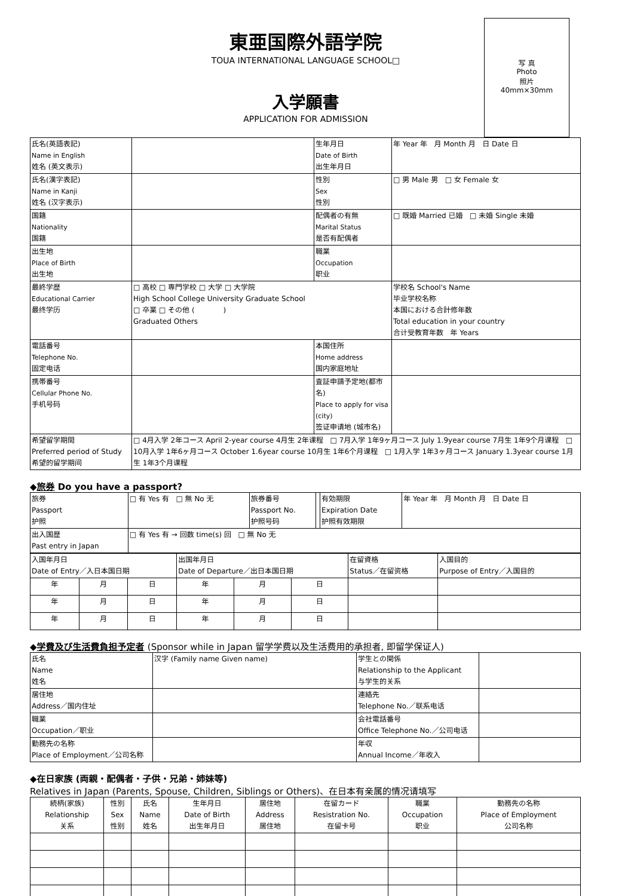東亜国際外語学院
TOUA INTERNATIONAL LANGUAGE SCHOOL□
入学願書
APPLICATION FOR ADMISSION
写 真
Photo
照片
40mm×30mm
| 氏名(英語表記) Name in English 姓名 (英文表示) | | 生年月日 Date of Birth 出生年月日 | 年 Year 年 月 Month 月 日 Date 日 |
| 氏名(漢字表記) Name in Kanji 姓名 (汉字表示) | | 性別 Sex 性別 | □ 男 Male 男 □ 女 Female 女 |
| 国籍 Nationality 国籍 | | 配偶者の有無 Marital Status 是否有配偶者 | □ 既婚 Married 已婚 □ 未婚 Single 未婚 |
| 出生地 Place of Birth 出生地 | | 職業 Occupation 职业 | |
| 最終学歴 Educational Carrier 最终学历 | □ 高校 □ 専門学校 □ 大学 □ 大学院 High School College University Graduate School □ 卒業 □ その他 ( ) Graduated Others | | 学校名 School's Name 毕业学校名称 本国における合計修年数 Total education in your country 合计受教育年数 年 Years |
| 電話番号 Telephone No. 固定电话 | | 本国住所 Home address 国内家庭地址 | |
| 携帯番号 Cellular Phone No. 手机号码 | | 査証申請予定地(都市名) Place to apply for visa (city) 签证申请地 (城市名) | |
| 希望留学期間 Preferred period of Study 希望的留学期间 | □ 4月入学 2年コース April 2-year course 4月生 2年课程 □ 7月入学 1年9ヶ月コース July 1.9year course 7月生 1年9个月课程 □ 10月入学 1年6ヶ月コース October 1.6year course 10月生 1年6个月课程 □ 1月入学 1年3ヶ月コース January 1.3year course 1月生 1年3个月课程 | | |
◆旅券 Do you have a passport?
| 旅券 Passport 护照 | □ 有 Yes 有 □ 無 No 无 | 旅券番号 Passport No. 护照号码 | | 有効期限 Expiration Date 护照有效期限 | 年 Year 年 月 Month 月 日 Date 日 |
| 出入国歴 Past entry in Japan | □ 有 Yes 有 → 回数 time(s) 回 □ 無 No 无 | | | | |
| 入国年月日 Date of Entry／入日本国日期 | | | 出国年月日 Date of Departure／出日本国日期 | | | 在留資格 Status／在留资格 | 入国目的 Purpose of Entry／入国目的 |
| 年 | 月 | 日 | 年 | 月 | 日 | | |
| 年 | 月 | 日 | 年 | 月 | 日 | | |
| 年 | 月 | 日 | 年 | 月 | 日 | | |
◆学費及び生活費負担予定者 (Sponsor while in Japan 留学学费以及生活费用的承担者, 即留学保证人)
| 氏名 Name 姓名 | 汉字 (Family name Given name) | 学生との関係 Relationship to the Applicant 与学生的关系 | |
| 居住地 Address／国内住址 | | 連絡先 Telephone No.／联系电话 | |
| 職業 Occupation／职业 | | 会社電話番号 Office Telephone No.／公司电话 | |
| 勤務先の名称 Place of Employment／公司名称 | | 年収 Annual Income／年收入 | |
◆在日家族 (両親・配偶者・子供・兄弟・姉妹等)
Relatives in Japan (Parents, Spouse, Children, Siblings or Others)、在日本有亲属的情况请填写
| 続柄(家族) Relationship 关系 | 性別 Sex 性别 | 氏名 Name 姓名 | 生年月日 Date of Birth 出生年月日 | 居住地 Address 居住地 | 在留カード Resistration No. 在留卡号 | 職業 Occupation 职业 | 勤務先の名称 Place of Employment 公司名称 |